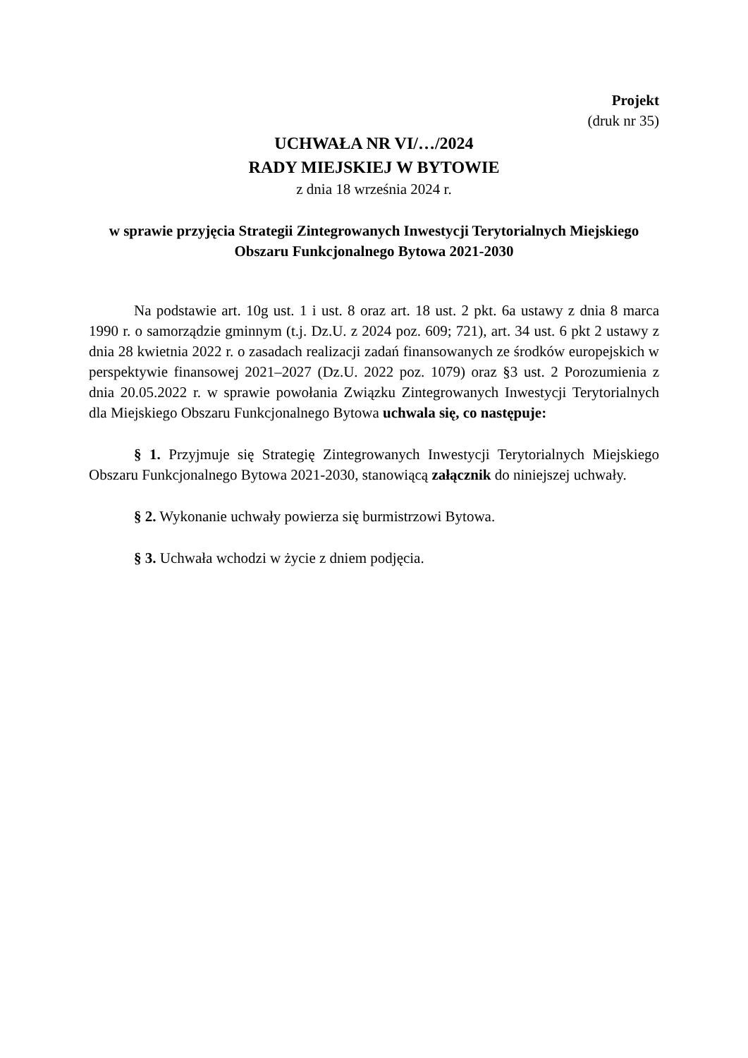Projekt
(druk nr 35)
UCHWAŁA NR VI/…/2024
RADY MIEJSKIEJ W BYTOWIE
z dnia 18 września 2024 r.
w sprawie przyjęcia Strategii Zintegrowanych Inwestycji Terytorialnych Miejskiego Obszaru Funkcjonalnego Bytowa 2021-2030
Na podstawie art. 10g ust. 1 i ust. 8 oraz art. 18 ust. 2 pkt. 6a ustawy z dnia 8 marca 1990 r. o samorządzie gminnym (t.j. Dz.U. z 2024 poz. 609; 721), art. 34 ust. 6 pkt 2 ustawy z dnia 28 kwietnia 2022 r. o zasadach realizacji zadań finansowanych ze środków europejskich w perspektywie finansowej 2021–2027 (Dz.U. 2022 poz. 1079) oraz §3 ust. 2 Porozumienia z dnia 20.05.2022 r. w sprawie powołania Związku Zintegrowanych Inwestycji Terytorialnych dla Miejskiego Obszaru Funkcjonalnego Bytowa uchwala się, co następuje:
§ 1. Przyjmuje się Strategię Zintegrowanych Inwestycji Terytorialnych Miejskiego Obszaru Funkcjonalnego Bytowa 2021-2030, stanowiącą załącznik do niniejszej uchwały.
§ 2. Wykonanie uchwały powierza się burmistrzowi Bytowa.
§ 3. Uchwała wchodzi w życie z dniem podjęcia.